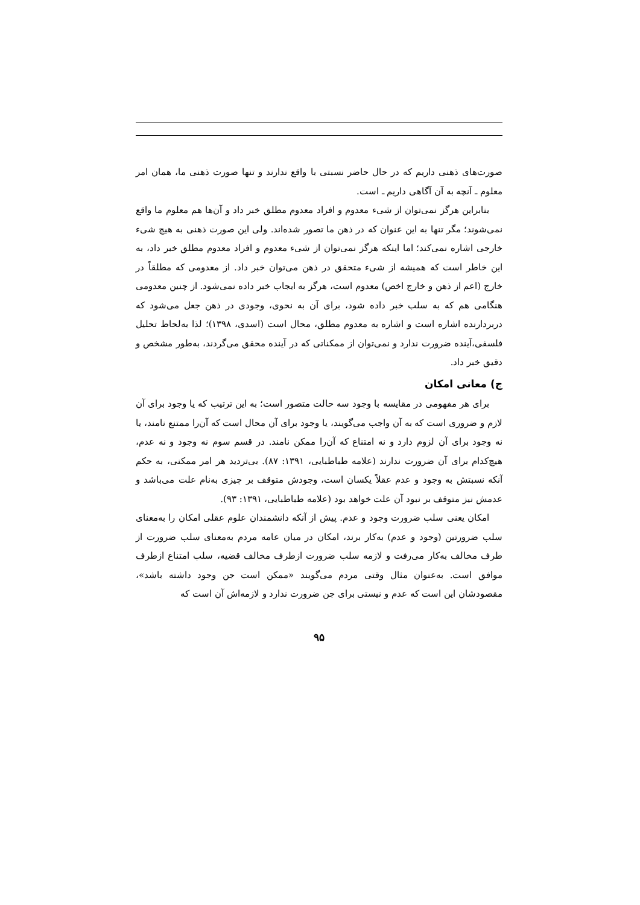صورت‌های ذهنی داریم که در حال حاضر نسبتی با واقع ندارند و تنها صورت ذهنی ما، همان امر معلوم ـ آنچه به آن آگاهی داریم ـ است.
بنابراین هرگز نمی‌توان از شیء معدوم و افراد معدوم مطلق خبر داد و آن‌ها هم معلوم ما واقع نمی‌شوند؛ مگر تنها به این عنوان که در ذهن ما تصور شده‌اند. ولی این صورت ذهنی به هیچ شیء خارجی اشاره نمی‌کند؛ اما اینکه هرگز نمی‌توان از شیء معدوم و افراد معدوم مطلق خبر داد، به این خاطر است که همیشه از شیء متحقق در ذهن می‌توان خبر داد. از معدومی که مطلقاً در خارج (اعم از ذهن و خارج اخص) معدوم است، هرگز به ایجاب خبر داده نمی‌شود. از چنین معدومی هنگامی هم که به سلب خبر داده شود، برای آن به نحوی، وجودی در ذهن جعل می‌شود که دربردارنده اشاره است و اشاره به معدوم مطلق، محال است (اسدی، ۱۳۹۸)؛ لذا به‌لحاظ تحلیل فلسفی،آینده ضرورت ندارد و نمی‌توان از ممکناتی که در آینده محقق می‌گردند، به‌طور مشخص و دقیق خبر داد.
ج) معانی امکان
برای هر مفهومی در مقایسه با وجود سه حالت متصور است؛ به این ترتیب که یا وجود برای آن لازم و ضروری است که به آن واجب می‌گویند، یا وجود برای آن محال است که آن‌را ممتنع نامند، یا نه وجود برای آن لزوم دارد و نه امتناع که آن‌را ممکن نامند. در قسم سوم نه وجود و نه عدم، هیچ‌کدام برای آن ضرورت ندارند (علامه طباطبایی، ۱۳۹۱: ۸۷). بی‌تردید هر امر ممکنی، به حکم آنکه نسبتش به وجود و عدم عقلاً یکسان است، وجودش متوقف بر چیزی به‌نام علت می‌باشد و عدمش نیز متوقف بر نبود آن علت خواهد بود (علامه طباطبایی، ۱۳۹۱: ۹۳).
امکان یعنی سلب ضرورت وجود و عدم. پیش از آنکه دانشمندان علوم عقلی امکان را به‌معنای سلب ضرورتین (وجود و عدم) به‌کار برند، امکان در میان عامه مردم به‌معنای سلب ضرورت از طرف مخالف به‌کار می‌رفت و لازمه سلب ضرورت ازطرف مخالف قضیه، سلب امتناع ازطرف موافق است. به‌عنوان مثال وقتی مردم می‌گویند «ممکن است جن وجود داشته باشد»، مقصودشان این است که عدم و نیستی برای جن ضرورت ندارد و لازمه‌اش آن است که
۹۵